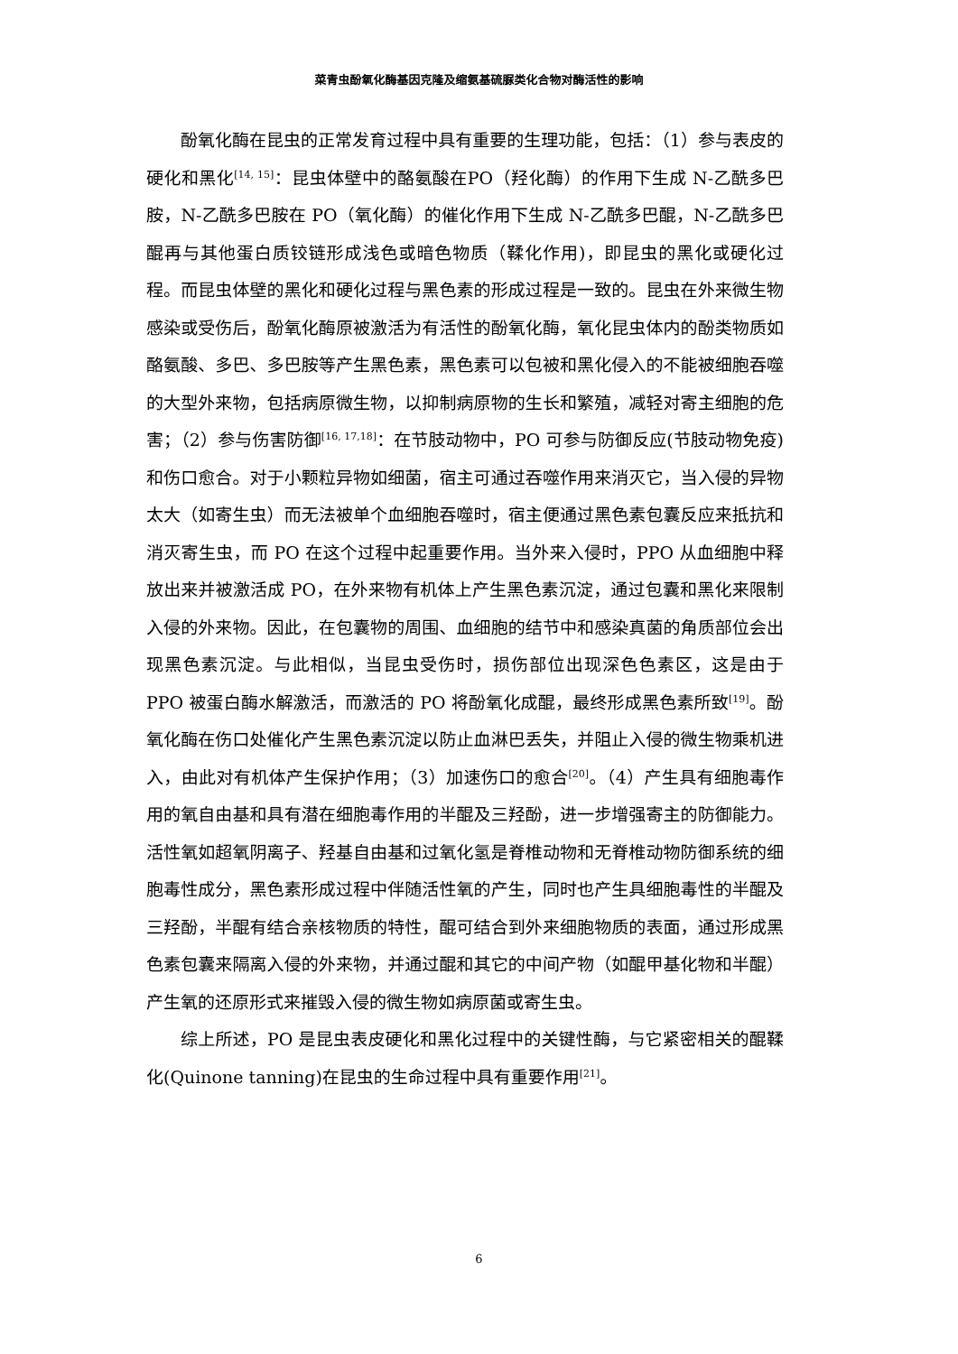菜青虫酚氧化酶基因克隆及缩氨基硫脲类化合物对酶活性的影响
酚氧化酶在昆虫的正常发育过程中具有重要的生理功能，包括：（1）参与表皮的硬化和黑化<sup>[14, 15]</sup>：昆虫体壁中的酪氨酸在PO（羟化酶）的作用下生成 N-乙酰多巴胺，N-乙酰多巴胺在 PO（氧化酶）的催化作用下生成 N-乙酰多巴醌，N-乙酰多巴醌再与其他蛋白质铰链形成浅色或暗色物质（鞣化作用)，即昆虫的黑化或硬化过程。而昆虫体壁的黑化和硬化过程与黑色素的形成过程是一致的。昆虫在外来微生物感染或受伤后，酚氧化酶原被激活为有活性的酚氧化酶，氧化昆虫体内的酚类物质如酪氨酸、多巴、多巴胺等产生黑色素，黑色素可以包被和黑化侵入的不能被细胞吞噬的大型外来物，包括病原微生物，以抑制病原物的生长和繁殖，减轻对寄主细胞的危害；（2）参与伤害防御<sup>[16, 17,18]</sup>：在节肢动物中，PO 可参与防御反应(节肢动物免疫)和伤口愈合。对于小颗粒异物如细菌，宿主可通过吞噬作用来消灭它，当入侵的异物太大（如寄生虫）而无法被单个血细胞吞噬时，宿主便通过黑色素包囊反应来抵抗和消灭寄生虫，而 PO 在这个过程中起重要作用。当外来入侵时，PPO 从血细胞中释放出来并被激活成 PO，在外来物有机体上产生黑色素沉淀，通过包囊和黑化来限制入侵的外来物。因此，在包囊物的周围、血细胞的结节中和感染真菌的角质部位会出现黑色素沉淀。与此相似，当昆虫受伤时，损伤部位出现深色色素区，这是由于 PPO 被蛋白酶水解激活，而激活的 PO 将酚氧化成醌，最终形成黑色素所致<sup>[19]</sup>。酚氧化酶在伤口处催化产生黑色素沉淀以防止血淋巴丢失，并阻止入侵的微生物乘机进入，由此对有机体产生保护作用；（3）加速伤口的愈合<sup>[20]</sup>。（4）产生具有细胞毒作用的氧自由基和具有潜在细胞毒作用的半醌及三羟酚，进一步增强寄主的防御能力。活性氧如超氧阴离子、羟基自由基和过氧化氢是脊椎动物和无脊椎动物防御系统的细胞毒性成分，黑色素形成过程中伴随活性氧的产生，同时也产生具细胞毒性的半醌及三羟酚，半醌有结合亲核物质的特性，醌可结合到外来细胞物质的表面，通过形成黑色素包囊来隔离入侵的外来物，并通过醌和其它的中间产物（如醌甲基化物和半醌）产生氧的还原形式来摧毁入侵的微生物如病原菌或寄生虫。
综上所述，PO 是昆虫表皮硬化和黑化过程中的关键性酶，与它紧密相关的醌鞣化(Quinone tanning)在昆虫的生命过程中具有重要作用<sup>[21]</sup>。
6